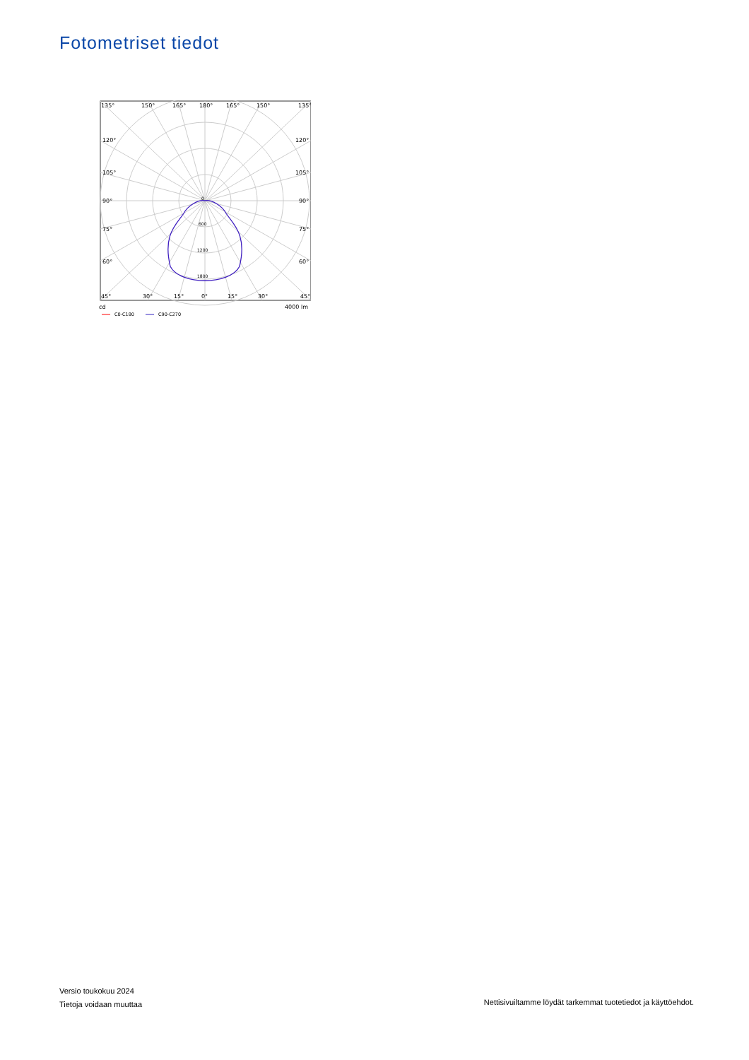Fotometriset tiedot
135°
150°
165°
180°
165°
150°
135°
120°
120°
105°
105°
90°
90°
75°
75°
60°
60°
45°
30°
15°
0°
15°
30°
45°
0
600
1200
1800
cd
4000 lm
C0-C180
C90-C270
Versio toukokuu 2024
Tietoja voidaan muuttaa
Nettisivuiltamme löydät tarkemmat tuotetiedot ja käyttöehdot.